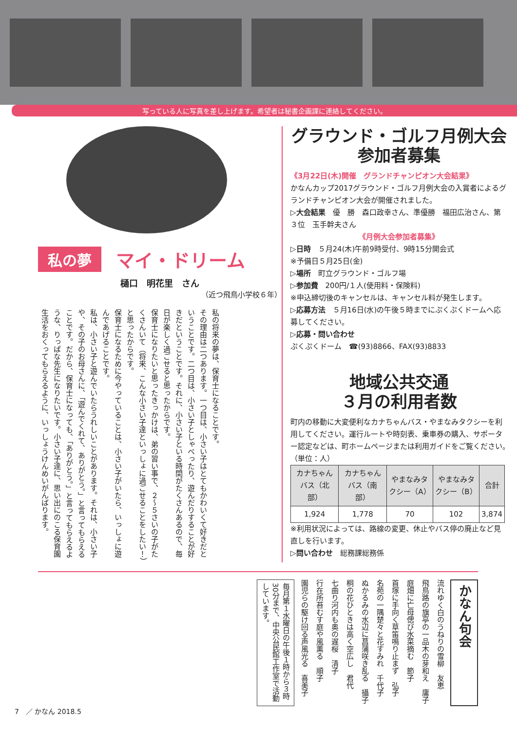写っている人に写真を差し上げます。希望者は秘書企画課に連絡してください。
私の夢 マイ・ドリーム
樋口　明花里　さん
（近つ飛鳥小学校６年）
私の将来の夢は、保育士になることです。
その理由は二つあります。一つ目は、小さい子はとてもかわいくて好きだということです。二つ目は、小さい子としゃべったり、遊んだりすることが好きだということです。それに、小さい子といる時間がたくさんあるので、毎日が楽しく過ごせると思ったからです。
保育士になりたいと思ったきっかけは、弟の習い事で、２～５さいの子がたくさんいて（将来、こんな小さい子達といっしょに過ごせることをしたい！）と思ったからです。
保育士になるために今やっていることは、小さい子がいたら、いっしょに遊んであげることです。
私は、小さい子と遊んでいたらうれしいことがあります。それは、小さい子や、その子のお母さんに、「遊んでくれて、ありがとう。」と言ってもらえることです。だから、保育士になっても、「ありがとう。」と言ってもらえるような、りっぱな先生になりたいです。小さい子達に、思い出にのこる保育園生活をおくってもらえるように、いっしょうけんめいがんばります。
グラウンド・ゴルフ月例大会
参加者募集
《3月22日(木)開催　グランドチャンピオン大会結果》
かなんカップ2017グラウンド・ゴルフ月例大会の入賞者によるグランドチャンピオン大会が開催されました。
▷大会結果　優　勝　森口政幸さん、準優勝　福田広治さん、第３位　玉手幹夫さん
《月例大会参加者募集》
▷日時　５月24(木)午前9時受付、9時15分開会式
※予備日５月25日(金)
▷場所　町立グラウンド・ゴルフ場
▷参加費　200円/１人(使用料・保険料)
※申込締切後のキャンセルは、キャンセル料が発生します。
▷応募方法　５月16日(水)の午後５時までにぷくぷくドームへ応募してください。
▷応募・問い合わせ
ぷくぷくドーム　☎(93)8866、FAX(93)8833
地域公共交通
３月の利用者数
町内の移動に大変便利なカナちゃんバス・やまなみタクシーを利用してください。運行ルートや時刻表、乗車券の購入、サポーター認定などは、町ホームページまたは利用ガイドをご覧ください。　（単位：人）
| カナちゃんバス（北部） | カナちゃんバス（南部） | やまなみタクシー（A） | やまなみタクシー（B） | 合計 |
| --- | --- | --- | --- | --- |
| 1,924 | 1,778 | 70 | 102 | 3,874 |
※利用状況によっては、路線の変更、休止やバス停の廃止など見直しを行います。
▷問い合わせ　総務課総務係
かなん句会
流れゆく白のうねりの雪柳　友恵
飛鳥路の旗亭の一品木の芽和え　庸子
庭畑に亡母偲び水菜摘む　節子
首塚に手向く草笛鳴り止まず　弘子
名苑の一隅楚々と花すみれ　千代子
ぬかるみの水辺に菖蒲咲き乱る　攝子
桐の花ひときは高く空広し　君代
七曲り河内も奥の遅桜　清子
行在所苔むす庭や風薫る　順子
園児らの駆け回る声風光る　喜美子
毎月第１水曜日の午後１時から３時30分まで、中央公民館工作室で活動しています。
7　／ かなん 2018.5